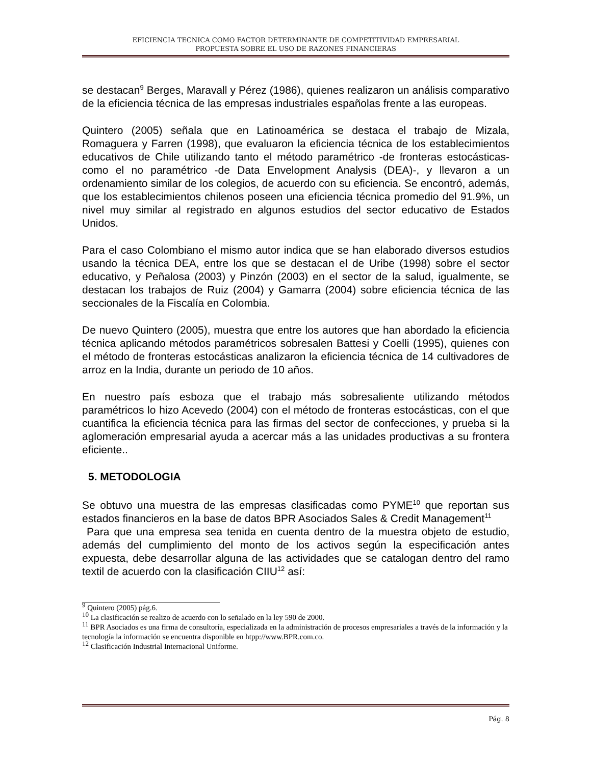EFICIENCIA TECNICA COMO FACTOR DETERMINANTE DE COMPETITIVIDAD EMPRESARIAL
PROPUESTA SOBRE EL USO DE RAZONES FINANCIERAS
se destacan<sup>9</sup> Berges, Maravall y Pérez (1986), quienes realizaron un análisis comparativo de la eficiencia técnica de las empresas industriales españolas frente a las europeas.
Quintero (2005) señala que en Latinoamérica se destaca el trabajo de Mizala, Romaguera y Farren (1998), que evaluaron la eficiencia técnica de los establecimientos educativos de Chile utilizando tanto el método paramétrico -de fronteras estocásticas- como el no paramétrico -de Data Envelopment Analysis (DEA)-, y llevaron a un ordenamiento similar de los colegios, de acuerdo con su eficiencia. Se encontró, además, que los establecimientos chilenos poseen una eficiencia técnica promedio del 91.9%, un nivel muy similar al registrado en algunos estudios del sector educativo de Estados Unidos.
Para el caso Colombiano el mismo autor indica que se han elaborado diversos estudios usando la técnica DEA, entre los que se destacan el de Uribe (1998) sobre el sector educativo, y Peñalosa (2003) y Pinzón (2003) en el sector de la salud, igualmente, se destacan los trabajos de Ruiz (2004) y Gamarra (2004) sobre eficiencia técnica de las seccionales de la Fiscalía en Colombia.
De nuevo Quintero (2005), muestra que entre los autores que han abordado la eficiencia técnica aplicando métodos paramétricos sobresalen Battesi y Coelli (1995), quienes con el método de fronteras estocásticas analizaron la eficiencia técnica de 14 cultivadores de arroz en la India, durante un periodo de 10 años.
En nuestro país esboza que el trabajo más sobresaliente utilizando métodos paramétricos lo hizo Acevedo (2004) con el método de fronteras estocásticas, con el que cuantifica la eficiencia técnica para las firmas del sector de confecciones, y prueba si la aglomeración empresarial ayuda a acercar más a las unidades productivas a su frontera eficiente..
5. METODOLOGIA
Se obtuvo una muestra de las empresas clasificadas como PYME<sup>10</sup> que reportan sus estados financieros en la base de datos BPR Asociados Sales & Credit Management<sup>11</sup>
Para que una empresa sea tenida en cuenta dentro de la muestra objeto de estudio, además del cumplimiento del monto de los activos según la especificación antes expuesta, debe desarrollar alguna de las actividades que se catalogan dentro del ramo textil de acuerdo con la clasificación CIIU<sup>12</sup> así:
<sup>9</sup> Quintero (2005) pág.6.
<sup>10</sup> La clasificación se realizo de acuerdo con lo señalado en la ley 590 de 2000.
<sup>11</sup> BPR Asociados es una firma de consultoría, especializada en la administración de procesos empresariales a través de la información y la tecnología la información se encuentra disponible en htpp://www.BPR.com.co.
<sup>12</sup> Clasificación Industrial Internacional Uniforme.
Pág. 8